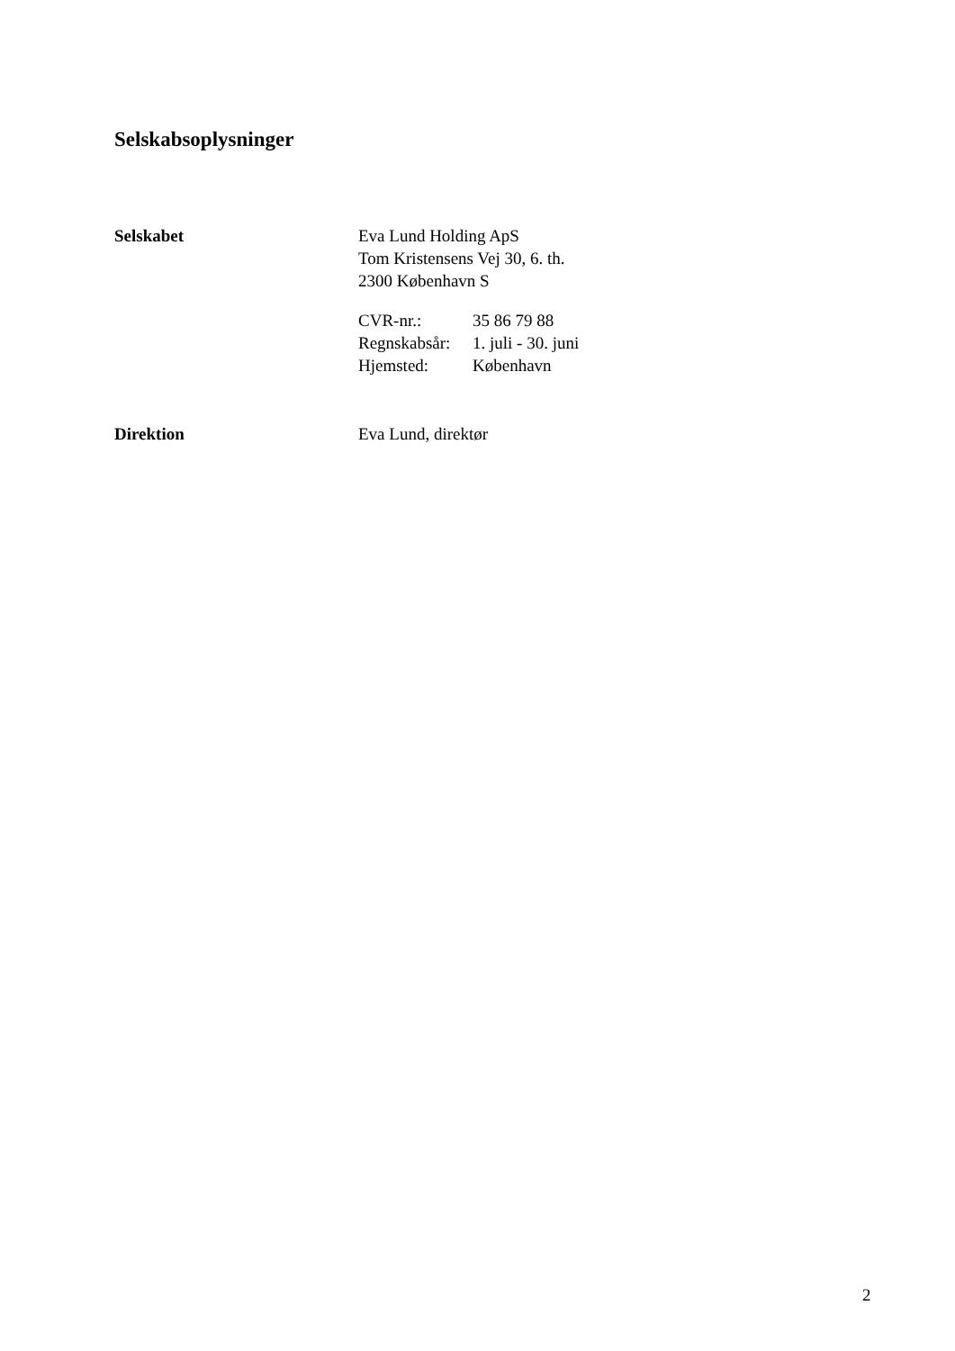Selskabsoplysninger
Selskabet Eva Lund Holding ApS
Tom Kristensens Vej 30, 6. th.
2300 København S
| CVR-nr.: | 35 86 79 88 |
| Regnskabsår: | 1. juli - 30. juni |
| Hjemsted: | København |
Direktion Eva Lund, direktør
2